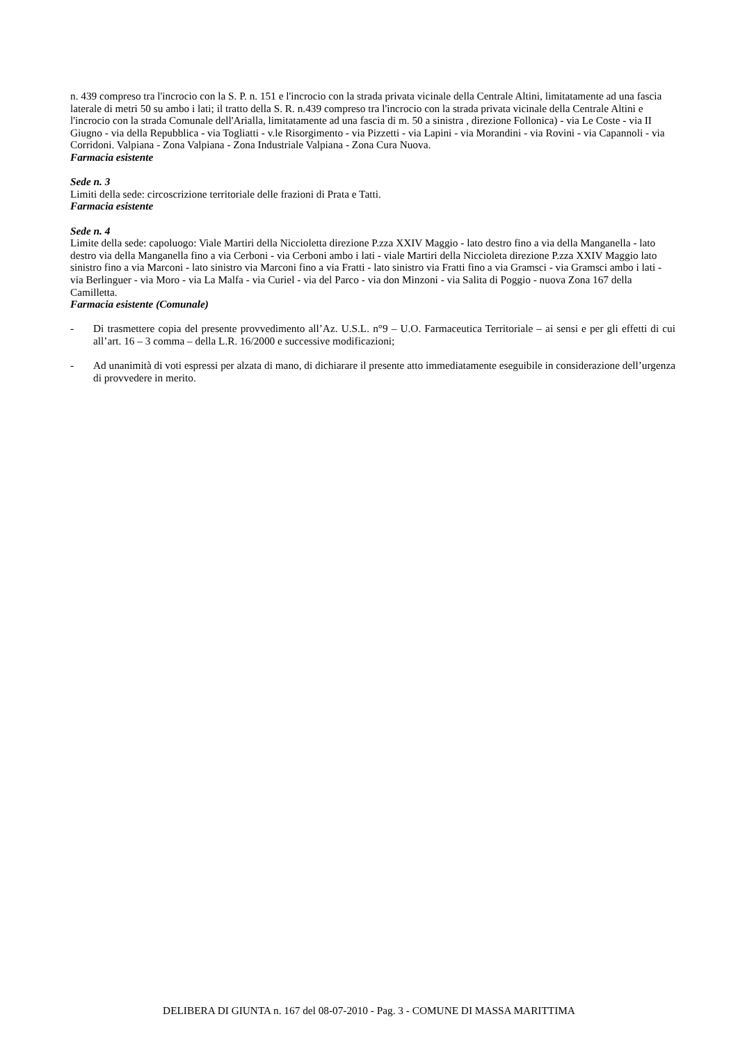n. 439 compreso tra l'incrocio con la S. P. n. 151 e l'incrocio con la strada privata vicinale della Centrale Altini, limitatamente ad una fascia laterale di metri 50 su ambo i lati; il tratto della S. R. n.439 compreso tra l'incrocio con la strada privata vicinale della Centrale Altini e l'incrocio con la strada Comunale dell'Arialla, limitatamente ad una fascia di m. 50 a sinistra , direzione Follonica) - via Le Coste - via II Giugno - via della Repubblica - via Togliatti - v.le Risorgimento - via Pizzetti - via Lapini - via Morandini - via Rovini - via Capannoli - via Corridoni. Valpiana - Zona Valpiana - Zona Industriale Valpiana - Zona Cura Nuova.
Farmacia esistente
Sede n. 3
Limiti della sede: circoscrizione territoriale delle frazioni di Prata e Tatti.
Farmacia esistente
Sede n. 4
Limite della sede: capoluogo: Viale Martiri della Niccioletta direzione P.zza XXIV Maggio - lato destro fino a via della Manganella - lato destro via della Manganella fino a via Cerboni - via Cerboni ambo i lati - viale Martiri della Niccioleta direzione P.zza XXIV Maggio lato sinistro fino a via Marconi - lato sinistro via Marconi fino a via Fratti - lato sinistro via Fratti fino a via Gramsci - via Gramsci ambo i lati - via Berlinguer - via Moro - via La Malfa - via Curiel - via del Parco - via don Minzoni - via Salita di Poggio - nuova Zona 167 della Camilletta.
Farmacia esistente (Comunale)
- Di trasmettere copia del presente provvedimento all’Az. U.S.L. n°9 – U.O. Farmaceutica Territoriale – ai sensi e per gli effetti di cui all’art. 16 – 3 comma – della L.R. 16/2000 e successive modificazioni;
- Ad unanimità di voti espressi per alzata di mano, di dichiarare il presente atto immediatamente eseguibile in considerazione dell’urgenza di provvedere in merito.
DELIBERA DI GIUNTA n. 167 del 08-07-2010 - Pag. 3 - COMUNE DI MASSA MARITTIMA